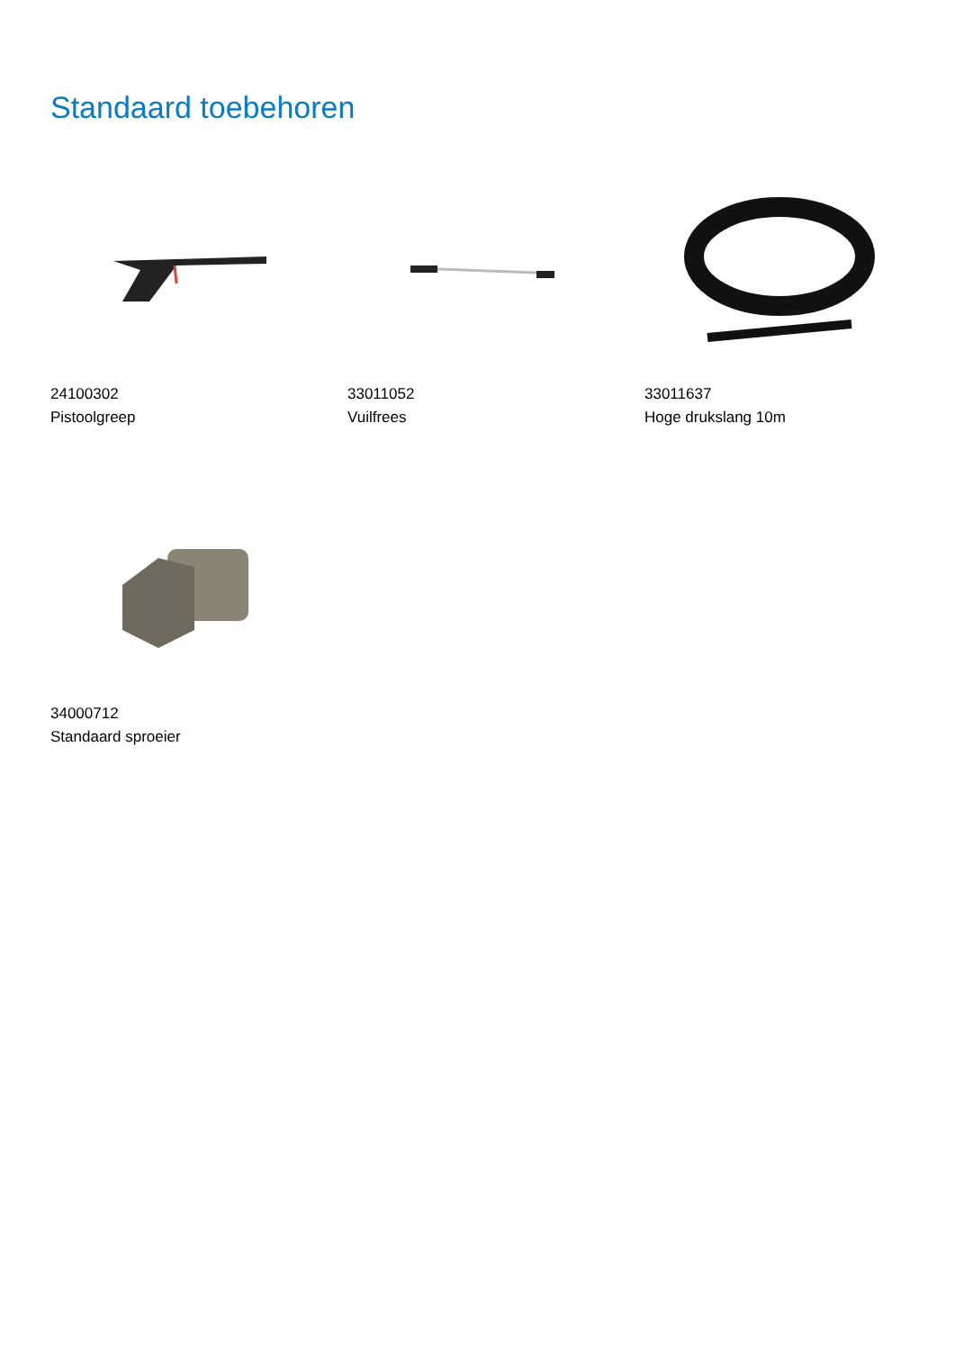Standaard toebehoren
24100302
Pistoolgreep
33011052
Vuilfrees
33011637
Hoge drukslang 10m
34000712
Standaard sproeier